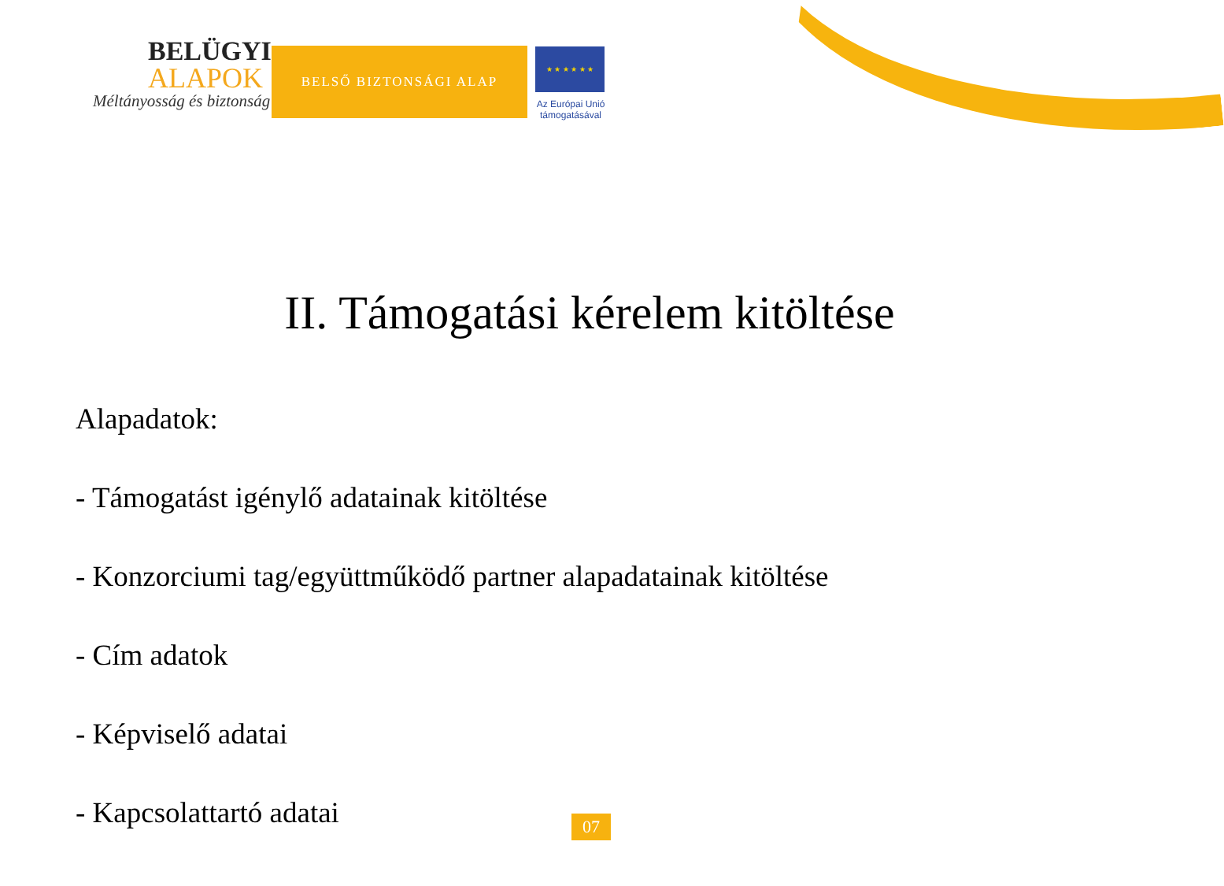BELÜGYI
ALAPOK
Méltányosság és biztonság
BELSŐ BIZTONSÁGI ALAP
★ ★ ★ ★ ★ ★
Az Európai Unió támogatásával
II. Támogatási kérelem kitöltése
Alapadatok:
- Támogatást igénylő adatainak kitöltése
- Konzorciumi tag/együttműködő partner alapadatainak kitöltése
- Cím adatok
- Képviselő adatai
- Kapcsolattartó adatai
07